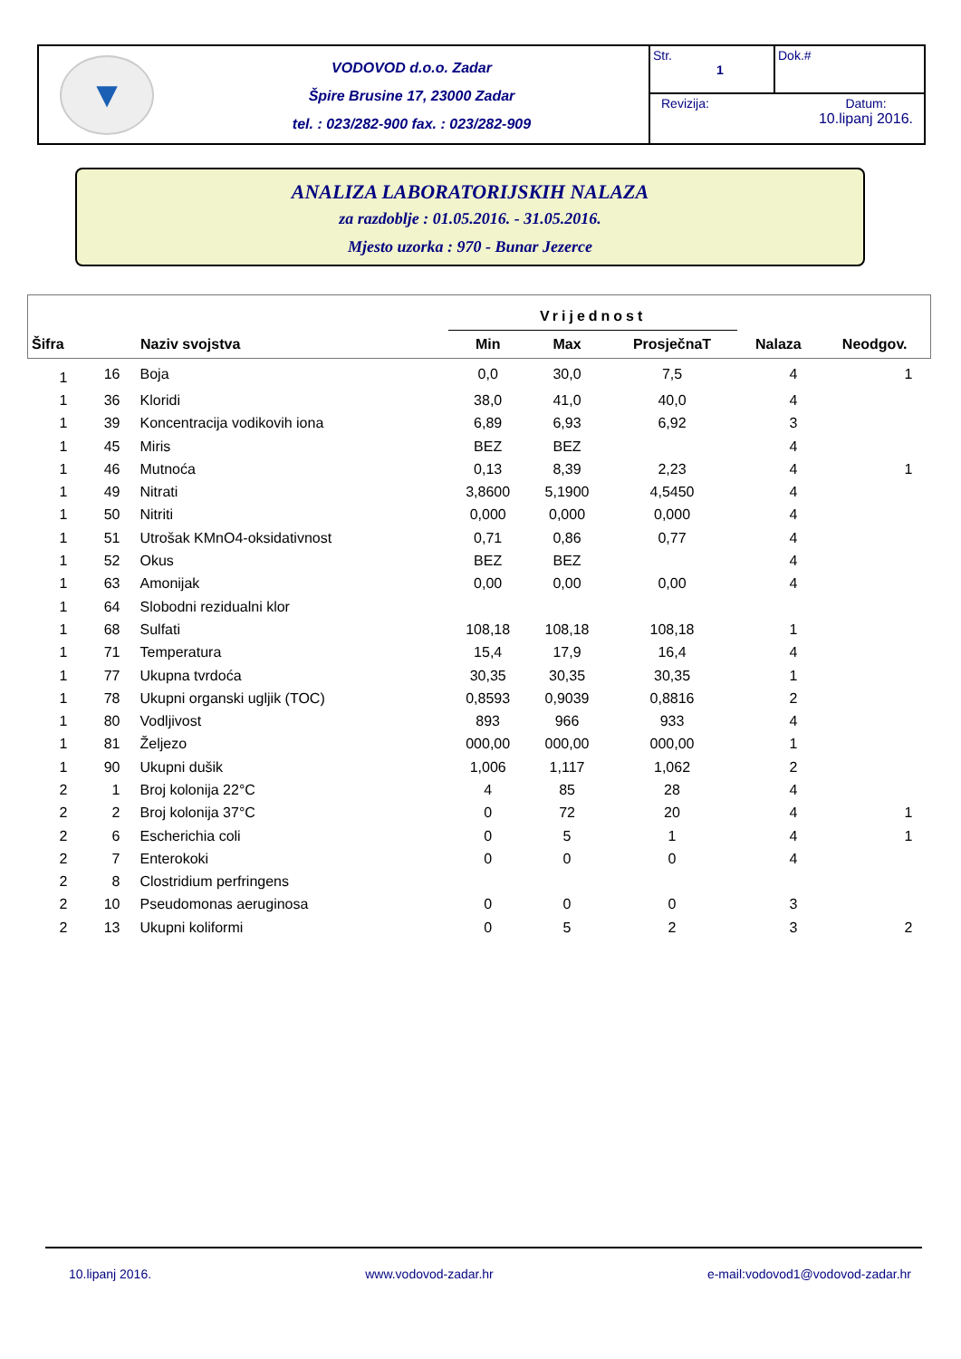▼
VODOVOD d.o.o. Zadar
Špire Brusine 17, 23000 Zadar
tel. : 023/282-900 fax. : 023/282-909
Str.
1
Dok.#
Revizija: Datum:
10.lipanj 2016.
ANALIZA LABORATORIJSKIH NALAZA
za razdoblje : 01.05.2016. - 31.05.2016.
Mjesto uzorka : 970 - Bunar Jezerce
| Šifra Naziv svojstva | | | Vrijednost | | | | |
| --- | --- | --- | --- | --- | --- | --- | --- |
| | | | Min | Max | ProsječnaT | Nalaza | Neodgov. |
| 1 | 16 | Boja | 0,0 | 30,0 | 7,5 | 4 | 1 |
| 1 | 36 | Kloridi | 38,0 | 41,0 | 40,0 | 4 | |
| 1 | 39 | Koncentracija vodikovih iona | 6,89 | 6,93 | 6,92 | 3 | |
| 1 | 45 | Miris | BEZ | BEZ | | 4 | |
| 1 | 46 | Mutnoća | 0,13 | 8,39 | 2,23 | 4 | 1 |
| 1 | 49 | Nitrati | 3,8600 | 5,1900 | 4,5450 | 4 | |
| 1 | 50 | Nitriti | 0,000 | 0,000 | 0,000 | 4 | |
| 1 | 51 | Utrošak KMnO4-oksidativnost | 0,71 | 0,86 | 0,77 | 4 | |
| 1 | 52 | Okus | BEZ | BEZ | | 4 | |
| 1 | 63 | Amonijak | 0,00 | 0,00 | 0,00 | 4 | |
| 1 | 64 | Slobodni rezidualni klor | | | | | |
| 1 | 68 | Sulfati | 108,18 | 108,18 | 108,18 | 1 | |
| 1 | 71 | Temperatura | 15,4 | 17,9 | 16,4 | 4 | |
| 1 | 77 | Ukupna tvrdoća | 30,35 | 30,35 | 30,35 | 1 | |
| 1 | 78 | Ukupni organski ugljik (TOC) | 0,8593 | 0,9039 | 0,8816 | 2 | |
| 1 | 80 | Vodljivost | 893 | 966 | 933 | 4 | |
| 1 | 81 | Željezo | 000,00 | 000,00 | 000,00 | 1 | |
| 1 | 90 | Ukupni dušik | 1,006 | 1,117 | 1,062 | 2 | |
| 2 | 1 | Broj kolonija 22°C | 4 | 85 | 28 | 4 | |
| 2 | 2 | Broj kolonija 37°C | 0 | 72 | 20 | 4 | 1 |
| 2 | 6 | Escherichia coli | 0 | 5 | 1 | 4 | 1 |
| 2 | 7 | Enterokoki | 0 | 0 | 0 | 4 | |
| 2 | 8 | Clostridium perfringens | | | | | |
| 2 | 10 | Pseudomonas aeruginosa | 0 | 0 | 0 | 3 | |
| 2 | 13 | Ukupni koliformi | 0 | 5 | 2 | 3 | 2 |
10.lipanj 2016. www.vodovod-zadar.hr e-mail:vodovod1@vodovod-zadar.hr